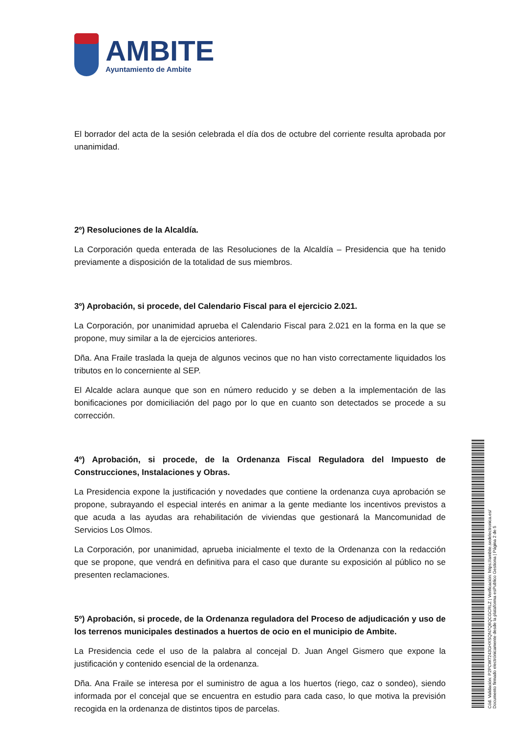AMBITE
Ayuntamiento de Ambite
El borrador del acta de la sesión celebrada el día dos de octubre del corriente resulta aprobada por unanimidad.
2º) Resoluciones de la Alcaldía.
La Corporación queda enterada de las Resoluciones de la Alcaldía – Presidencia que ha tenido previamente a disposición de la totalidad de sus miembros.
3º) Aprobación, si procede, del Calendario Fiscal para el ejercicio 2.021.
La Corporación, por unanimidad aprueba el Calendario Fiscal para 2.021 en la forma en la que se propone, muy similar a la de ejercicios anteriores.
Dña. Ana Fraile traslada la queja de algunos vecinos que no han visto correctamente liquidados los tributos en lo concerniente al SEP.
El Alcalde aclara aunque que son en número reducido y se deben a la implementación de las bonificaciones por domiciliación del pago por lo que en cuanto son detectados se procede a su corrección.
4º) Aprobación, si procede, de la Ordenanza Fiscal Reguladora del Impuesto de Construcciones, Instalaciones y Obras.
La Presidencia expone la justificación y novedades que contiene la ordenanza cuya aprobación se propone, subrayando el especial interés en animar a la gente mediante los incentivos previstos a que acuda a las ayudas ara rehabilitación de viviendas que gestionará la Mancomunidad de Servicios Los Olmos.
La Corporación, por unanimidad, aprueba inicialmente el texto de la Ordenanza con la redacción que se propone, que vendrá en definitiva para el caso que durante su exposición al público no se presenten reclamaciones.
5º) Aprobación, si procede, de la Ordenanza reguladora del Proceso de adjudicación y uso de los terrenos municipales destinados a huertos de ocio en el municipio de Ambite.
La Presidencia cede el uso de la palabra al concejal D. Juan Angel Gismero que expone la justificación y contenido esencial de la ordenanza.
Dña. Ana Fraile se interesa por el suministro de agua a los huertos (riego, caz o sondeo), siendo informada por el concejal que se encuentra en estudio para cada caso, lo que motiva la previsión recogida en la ordenanza de distintos tipos de parcelas.
Cód. Validación: P2PCW7243GHXSQN7Q6QCGCRLZ | Verificación: https://ambite.sedelectronica.es/
Documento firmado electrónicamente desde la plataforma esPublico Gestiona | Página 2 de 5